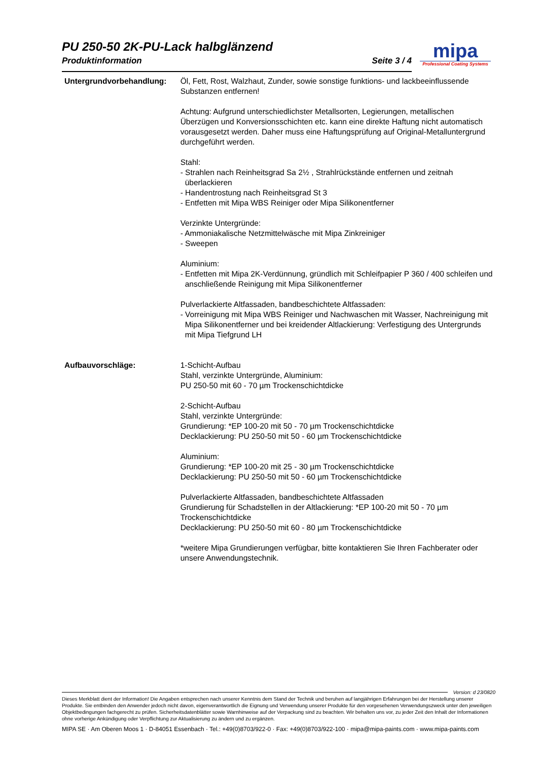PU 250-50 2K-PU-Lack halbglänzend
Produktinformation Seite 3 / 4
mipa
Professional Coating Systems
Untergrundvorbehandlung: Öl, Fett, Rost, Walzhaut, Zunder, sowie sonstige funktions- und lackbeeinflussende Substanzen entfernen!
Achtung: Aufgrund unterschiedlichster Metallsorten, Legierungen, metallischen Überzügen und Konversionsschichten etc. kann eine direkte Haftung nicht automatisch vorausgesetzt werden. Daher muss eine Haftungsprüfung auf Original-Metalluntergrund durchgeführt werden.
Stahl:
- Strahlen nach Reinheitsgrad Sa 2½ , Strahlrückstände entfernen und zeitnah überlackieren
- Handentrostung nach Reinheitsgrad St 3
- Entfetten mit Mipa WBS Reiniger oder Mipa Silikonentferner
Verzinkte Untergründe:
- Ammoniakalische Netzmittelwäsche mit Mipa Zinkreiniger
- Sweepen
Aluminium:
- Entfetten mit Mipa 2K-Verdünnung, gründlich mit Schleifpapier P 360 / 400 schleifen und anschließende Reinigung mit Mipa Silikonentferner
Pulverlackierte Altfassaden, bandbeschichtete Altfassaden:
- Vorreinigung mit Mipa WBS Reiniger und Nachwaschen mit Wasser, Nachreinigung mit Mipa Silikonentferner und bei kreidender Altlackierung: Verfestigung des Untergrunds mit Mipa Tiefgrund LH
Aufbauvorschläge: 1-Schicht-Aufbau
Stahl, verzinkte Untergründe, Aluminium:
PU 250-50 mit 60 - 70 µm Trockenschichtdicke
2-Schicht-Aufbau
Stahl, verzinkte Untergründe:
Grundierung: *EP 100-20 mit 50 - 70 µm Trockenschichtdicke
Decklackierung: PU 250-50 mit 50 - 60 µm Trockenschichtdicke
Aluminium:
Grundierung: *EP 100-20 mit 25 - 30 µm Trockenschichtdicke
Decklackierung: PU 250-50 mit 50 - 60 µm Trockenschichtdicke
Pulverlackierte Altfassaden, bandbeschichtete Altfassaden
Grundierung für Schadstellen in der Altlackierung: *EP 100-20 mit 50 - 70 µm Trockenschichtdicke
Decklackierung: PU 250-50 mit 60 - 80 µm Trockenschichtdicke
*weitere Mipa Grundierungen verfügbar, bitte kontaktieren Sie Ihren Fachberater oder unsere Anwendungstechnik.
Version: d 23/0820
Dieses Merkblatt dient der Information! Die Angaben entsprechen nach unserer Kenntnis dem Stand der Technik und beruhen auf langjährigen Erfahrungen bei der Herstellung unserer Produkte. Sie entbinden den Anwender jedoch nicht davon, eigenverantwortlich die Eignung und Verwendung unserer Produkte für den vorgesehenen Verwendungszweck unter den jeweiligen Objektbedingungen fachgerecht zu prüfen. Sicherheitsdatenblätter sowie Warnhinweise auf der Verpackung sind zu beachten. Wir behalten uns vor, zu jeder Zeit den Inhalt der Informationen ohne vorherige Ankündigung oder Verpflichtung zur Aktualisierung zu ändern und zu ergänzen.
MIPA SE · Am Oberen Moos 1 · D-84051 Essenbach · Tel.: +49(0)8703/922-0 · Fax: +49(0)8703/922-100 · mipa@mipa-paints.com · www.mipa-paints.com